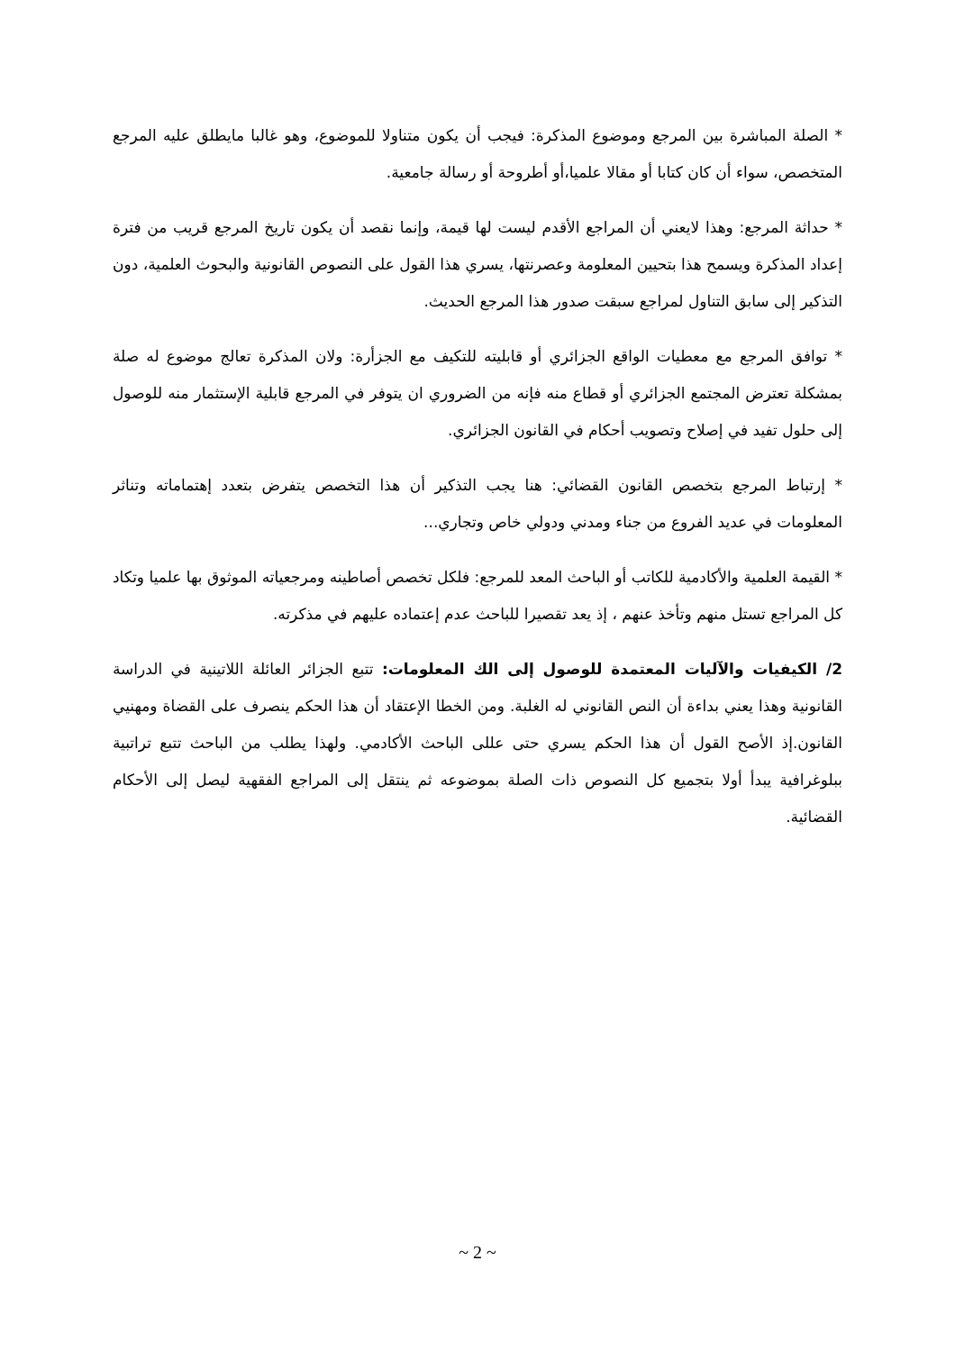* الصلة المباشرة بين المرجع وموضوع المذكرة: فيجب أن يكون متناولا للموضوع، وهو غالبا مايطلق عليه المرجع المتخصص، سواء أن كان كتابا أو مقالا علميا،أو أطروحة أو رسالة جامعية.
* حداثة المرجع: وهذا لايعني أن المراجع الأقدم ليست لها قيمة، وإنما نقصد أن يكون تاريخ المرجع قريب من فترة إعداد المذكرة ويسمح هذا بتحيين المعلومة وعصرنتها، يسري هذا القول على النصوص القانونية والبحوث العلمية، دون التذكير إلى سابق التناول لمراجع سبقت صدور هذا المرجع الحديث.
* توافق المرجع مع معطيات الواقع الجزائري أو قابليته للتكيف مع الجزأرة: ولان المذكرة تعالج موضوع له صلة بمشكلة تعترض المجتمع الجزائري أو قطاع منه فإنه من الضروري ان يتوفر في المرجع قابلية الإستثمار منه للوصول إلى حلول تفيد في إصلاح وتصويب أحكام في القانون الجزائري.
* إرتباط المرجع بتخصص القانون القضائي: هنا يجب التذكير أن هذا التخصص يتفرض بتعدد إهتماماته وتناثر المعلومات في عديد الفروع من جناء ومدني ودولي خاص وتجاري...
* القيمة العلمية والأكادمية للكاتب أو الباحث المعد للمرجع: فلكل تخصص أصاطينه ومرجعياته الموثوق بها علميا وتكاد كل المراجع تستل منهم وتأخذ عنهم ، إذ يعد تقصيرا للباحث عدم إعتماده عليهم في مذكرته.
2/ الكيفيات والآليات المعتمدة للوصول إلى الك المعلومات: تتبع الجزائر العائلة اللاتينية في الدراسة القانونية وهذا يعني بداءة أن النص القانوني له الغلبة. ومن الخطا الإعتقاد أن هذا الحكم ينصرف على القضاة ومهنيي القانون.إذ الأصح القول أن هذا الحكم يسري حتى عللى الباحث الأكادمي. ولهذا يطلب من الباحث تتبع تراتبية ببلوغرافية يبدأ أولا بتجميع كل النصوص ذات الصلة بموضوعه ثم ينتقل إلى المراجع الفقهية ليصل إلى الأحكام القضائية.
~ 2 ~